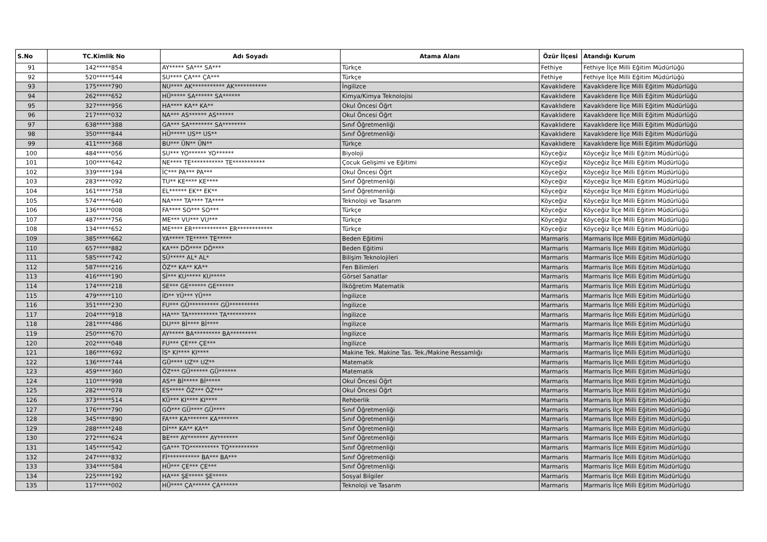| S.No | TC.Kimlik No | Adı Soyadı | Atama Alanı | Özür İlçesi | Atandığı Kurum |
| --- | --- | --- | --- | --- | --- |
| 91 | 142*****854 | AY***** SA*** SA*** | Türkçe | Fethiye | Fethiye İlçe Milli Eğitim Müdürlüğü |
| 92 | 520*****544 | SU**** ÇA*** ÇA*** | Türkçe | Fethiye | Fethiye İlçe Milli Eğitim Müdürlüğü |
| 93 | 175*****790 | NU**** AK*********** AK*********** | İngilizce | Kavaklıdere | Kavaklıdere İlçe Milli Eğitim Müdürlüğü |
| 94 | 262*****652 | HÜ***** SA****** SA****** | Kimya/Kimya Teknolojisi | Kavaklıdere | Kavaklıdere İlçe Milli Eğitim Müdürlüğü |
| 95 | 327*****956 | HA**** KA** KA** | Okul Öncesi Öğrt | Kavaklıdere | Kavaklıdere İlçe Milli Eğitim Müdürlüğü |
| 96 | 217*****032 | NA*** AS****** AS****** | Okul Öncesi Öğrt | Kavaklıdere | Kavaklıdere İlçe Milli Eğitim Müdürlüğü |
| 97 | 638*****388 | GA*** SA******** SA******** | Sınıf Öğretmenliği | Kavaklıdere | Kavaklıdere İlçe Milli Eğitim Müdürlüğü |
| 98 | 350*****844 | HÜ***** US** US** | Sınıf Öğretmenliği | Kavaklıdere | Kavaklıdere İlçe Milli Eğitim Müdürlüğü |
| 99 | 411*****368 | BU*** ÜN** ÜN** | Türkçe | Kavaklıdere | Kavaklıdere İlçe Milli Eğitim Müdürlüğü |
| 100 | 484*****056 | SU*** YO****** YO****** | Biyoloji | Köyceğiz | Köyceğiz İlçe Milli Eğitim Müdürlüğü |
| 101 | 100*****642 | NE**** TE*********** TE*********** | Çocuk Gelişimi ve Eğitimi | Köyceğiz | Köyceğiz İlçe Milli Eğitim Müdürlüğü |
| 102 | 339*****194 | İC*** PA*** PA*** | Okul Öncesi Öğrt | Köyceğiz | Köyceğiz İlçe Milli Eğitim Müdürlüğü |
| 103 | 283*****092 | TU** KE**** KE**** | Sınıf Öğretmenliği | Köyceğiz | Köyceğiz İlçe Milli Eğitim Müdürlüğü |
| 104 | 161*****758 | EL****** EK** EK** | Sınıf Öğretmenliği | Köyceğiz | Köyceğiz İlçe Milli Eğitim Müdürlüğü |
| 105 | 574*****640 | NA**** TA**** TA**** | Teknoloji ve Tasarım | Köyceğiz | Köyceğiz İlçe Milli Eğitim Müdürlüğü |
| 106 | 136*****008 | FA**** SO*** SO*** | Türkçe | Köyceğiz | Köyceğiz İlçe Milli Eğitim Müdürlüğü |
| 107 | 487*****756 | ME*** VU*** VU*** | Türkçe | Köyceğiz | Köyceğiz İlçe Milli Eğitim Müdürlüğü |
| 108 | 134*****652 | ME**** ER************ ER************ | Türkçe | Köyceğiz | Köyceğiz İlçe Milli Eğitim Müdürlüğü |
| 109 | 385*****662 | YA***** TE***** TE***** | Beden Eğitimi | Marmaris | Marmaris İlçe Milli Eğitim Müdürlüğü |
| 110 | 657*****882 | KA*** DÖ**** DÖ**** | Beden Eğitimi | Marmaris | Marmaris İlçe Milli Eğitim Müdürlüğü |
| 111 | 585*****742 | SÜ***** AL* AL* | Bilişim Teknolojileri | Marmaris | Marmaris İlçe Milli Eğitim Müdürlüğü |
| 112 | 587*****216 | ÖZ** KA** KA** | Fen Bilimleri | Marmaris | Marmaris İlçe Milli Eğitim Müdürlüğü |
| 113 | 416*****190 | Sİ*** KU***** KU***** | Görsel Sanatlar | Marmaris | Marmaris İlçe Milli Eğitim Müdürlüğü |
| 114 | 174*****218 | SE*** GE****** GE****** | İlköğretim Matematik | Marmaris | Marmaris İlçe Milli Eğitim Müdürlüğü |
| 115 | 479*****110 | İD** YÜ*** YÜ*** | İngilizce | Marmaris | Marmaris İlçe Milli Eğitim Müdürlüğü |
| 116 | 351*****230 | FU*** GÜ********** GÜ********** | İngilizce | Marmaris | Marmaris İlçe Milli Eğitim Müdürlüğü |
| 117 | 204*****918 | HA*** TA********** TA********** | İngilizce | Marmaris | Marmaris İlçe Milli Eğitim Müdürlüğü |
| 118 | 281*****486 | DU*** Bİ**** Bİ**** | İngilizce | Marmaris | Marmaris İlçe Milli Eğitim Müdürlüğü |
| 119 | 250*****670 | AY***** BA********* BA********* | İngilizce | Marmaris | Marmaris İlçe Milli Eğitim Müdürlüğü |
| 120 | 202*****048 | FU*** ÇE*** ÇE*** | İngilizce | Marmaris | Marmaris İlçe Milli Eğitim Müdürlüğü |
| 121 | 186*****692 | İS* KI**** KI**** | Makine Tek. Makine Tas. Tek./Makine Ressamlığı | Marmaris | Marmaris İlçe Milli Eğitim Müdürlüğü |
| 122 | 136*****744 | GÜ**** UZ** UZ** | Matematik | Marmaris | Marmaris İlçe Milli Eğitim Müdürlüğü |
| 123 | 459*****360 | ÖZ*** GÜ****** GÜ****** | Matematik | Marmaris | Marmaris İlçe Milli Eğitim Müdürlüğü |
| 124 | 110*****998 | AS** Bİ***** Bİ***** | Okul Öncesi Öğrt | Marmaris | Marmaris İlçe Milli Eğitim Müdürlüğü |
| 125 | 282*****078 | ES***** ÖZ*** ÖZ*** | Okul Öncesi Öğrt | Marmaris | Marmaris İlçe Milli Eğitim Müdürlüğü |
| 126 | 373*****514 | KÜ*** KI**** KI**** | Rehberlik | Marmaris | Marmaris İlçe Milli Eğitim Müdürlüğü |
| 127 | 176*****790 | GÖ*** GÜ**** GÜ**** | Sınıf Öğretmenliği | Marmaris | Marmaris İlçe Milli Eğitim Müdürlüğü |
| 128 | 345*****890 | FA*** KA******* KA******* | Sınıf Öğretmenliği | Marmaris | Marmaris İlçe Milli Eğitim Müdürlüğü |
| 129 | 288*****248 | Dİ*** KA** KA** | Sınıf Öğretmenliği | Marmaris | Marmaris İlçe Milli Eğitim Müdürlüğü |
| 130 | 272*****624 | BE*** AY******* AY******* | Sınıf Öğretmenliği | Marmaris | Marmaris İlçe Milli Eğitim Müdürlüğü |
| 131 | 145*****542 | GA*** TO********** TO********** | Sınıf Öğretmenliği | Marmaris | Marmaris İlçe Milli Eğitim Müdürlüğü |
| 132 | 247*****832 | Fİ*********** BA*** BA*** | Sınıf Öğretmenliği | Marmaris | Marmaris İlçe Milli Eğitim Müdürlüğü |
| 133 | 334*****584 | HÜ*** ÇE*** ÇE*** | Sınıf Öğretmenliği | Marmaris | Marmaris İlçe Milli Eğitim Müdürlüğü |
| 134 | 225*****192 | HA*** ŞE***** ŞE***** | Sosyal Bilgiler | Marmaris | Marmaris İlçe Milli Eğitim Müdürlüğü |
| 135 | 117*****002 | HÜ**** ÇA****** ÇA****** | Teknoloji ve Tasarım | Marmaris | Marmaris İlçe Milli Eğitim Müdürlüğü |